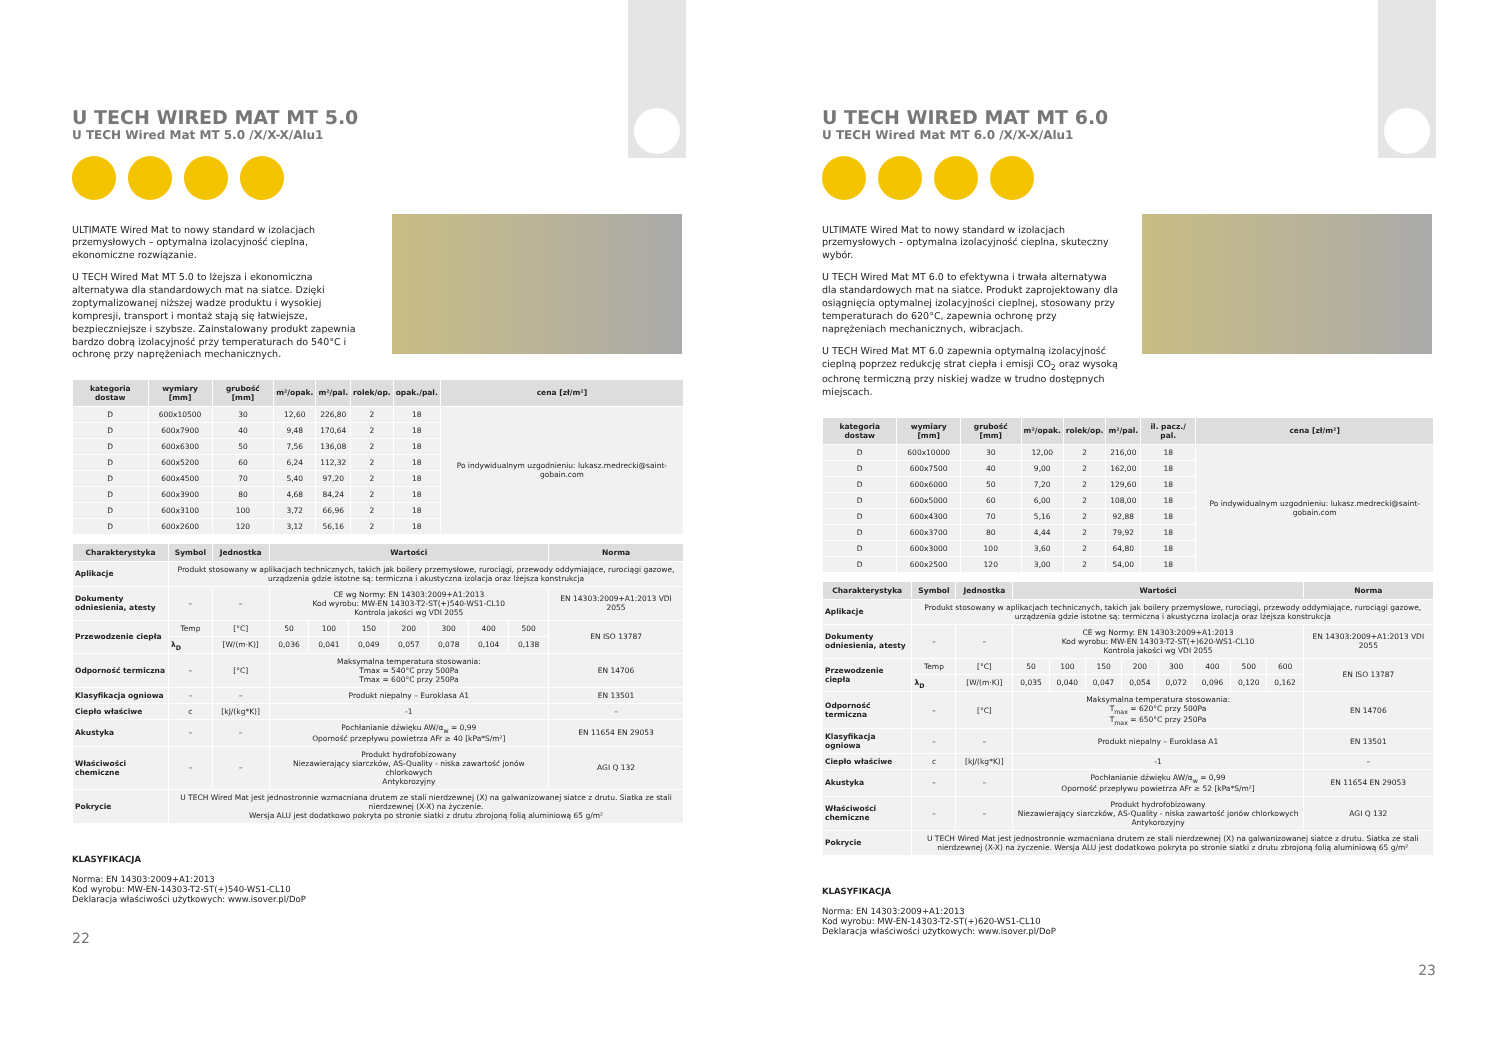U TECH WIRED MAT MT 5.0
U TECH Wired Mat MT 5.0 /X/X-X/Alu1
ULTIMATE Wired Mat to nowy standard w izolacjach przemysłowych – optymalna izolacyjność cieplna, ekonomiczne rozwiązanie.
U TECH Wired Mat MT 5.0 to lżejsza i ekonomiczna alternatywa dla standardowych mat na siatce. Dzięki zoptymalizowanej niższej wadze produktu i wysokiej kompresji, transport i montaż stają się łatwiejsze, bezpieczniejsze i szybsze. Zainstalowany produkt zapewnia bardzo dobrą izolacyjność przy temperaturach do 540°C i ochronę przy naprężeniach mechanicznych.
| kategoria dostaw | wymiary [mm] | grubość [mm] | m²/opak. | m²/pal. | rolek/op. | opak./pal. | cena [zł/m²] |
| --- | --- | --- | --- | --- | --- | --- | --- |
| D | 600x10500 | 30 | 12,60 | 226,80 | 2 | 18 | Po indywidualnym uzgodnieniu: lukasz.medrecki@saint-gobain.com |
| D | 600x7900 | 40 | 9,48 | 170,64 | 2 | 18 | |
| D | 600x6300 | 50 | 7,56 | 136,08 | 2 | 18 | |
| D | 600x5200 | 60 | 6,24 | 112,32 | 2 | 18 | |
| D | 600x4500 | 70 | 5,40 | 97,20 | 2 | 18 | |
| D | 600x3900 | 80 | 4,68 | 84,24 | 2 | 18 | |
| D | 600x3100 | 100 | 3,72 | 66,96 | 2 | 18 | |
| D | 600x2600 | 120 | 3,12 | 56,16 | 2 | 18 | |
| Charakterystyka | Symbol | Jednostka | Wartości | | | | | | | Norma |
| --- | --- | --- | --- | --- | --- | --- | --- | --- | --- | --- |
| Aplikacje | Produkt stosowany w aplikacjach technicznych, takich jak boilery przemysłowe, rurociągi, przewody oddymiające, rurociągi gazowe, urządzenia gdzie istotne są: termiczna i akustyczna izolacja oraz lżejsza konstrukcja | | | | | | | | | |
| Dokumenty odniesienia, atesty | – | – | CE wg Normy: EN 14303:2009+A1:2013 Kod wyrobu: MW-EN 14303-T2-ST(+)540-WS1-CL10 Kontrola jakości wg VDI 2055 | | | | | | | EN 14303:2009+A1:2013 VDI 2055 |
| Przewodzenie ciepła | Temp | [°C] | 50 | 100 | 150 | 200 | 300 | 400 | 500 | EN ISO 13787 |
| | λ<sub>D</sub> | [W/(m·K)] | 0,036 | 0,041 | 0,049 | 0,057 | 0,078 | 0,104 | 0,138 | |
| Odporność termiczna | – | [°C] | Maksymalna temperatura stosowania: Tmax = 540°C przy 500Pa Tmax = 600°C przy 250Pa | | | | | | | EN 14706 |
| Klasyfikacja ogniowa | – | – | Produkt niepalny – Euroklasa A1 | | | | | | | EN 13501 |
| Ciepło właściwe | c | [kJ/(kg*K)] | -1 | | | | | | | – |
| Akustyka | – | – | Pochłanianie dźwięku AW/α<sub>w</sub> = 0,99 Oporność przepływu powietrza AFr ≥ 40 [kPa*S/m²] | | | | | | | EN 11654 EN 29053 |
| Właściwości chemiczne | – | – | Produkt hydrofobizowany Niezawierający siarczków, AS-Quality - niska zawartość jonów chlorkowych Antykorozyjny | | | | | | | AGI Q 132 |
| Pokrycie | U TECH Wired Mat jest jednostronnie wzmacniana drutem ze stali nierdzewnej (X) na galwanizowanej siatce z drutu. Siatka ze stali nierdzewnej (X-X) na życzenie. Wersja ALU jest dodatkowo pokryta po stronie siatki z drutu zbrojoną folią aluminiową 65 g/m² | | | | | | | | | |
KLASYFIKACJA
Norma: EN 14303:2009+A1:2013
Kod wyrobu: MW-EN-14303-T2-ST(+)540-WS1-CL10
Deklaracja właściwości użytkowych: www.isover.pl/DoP
22
U TECH WIRED MAT MT 6.0
U TECH Wired Mat MT 6.0 /X/X-X/Alu1
ULTIMATE Wired Mat to nowy standard w izolacjach przemysłowych – optymalna izolacyjność cieplna, skuteczny wybór.
U TECH Wired Mat MT 6.0 to efektywna i trwała alternatywa dla standardowych mat na siatce. Produkt zaprojektowany dla osiągnięcia optymalnej izolacyjności cieplnej, stosowany przy temperaturach do 620°C, zapewnia ochronę przy naprężeniach mechanicznych, wibracjach.
U TECH Wired Mat MT 6.0 zapewnia optymalną izolacyjność cieplną poprzez redukcję strat ciepła i emisji CO<sub>2</sub> oraz wysoką ochronę termiczną przy niskiej wadze w trudno dostępnych miejscach.
| kategoria dostaw | wymiary [mm] | grubość [mm] | m²/opak. | rolek/op. | m²/pal. | il. pacz./ pal. | cena [zł/m²] |
| --- | --- | --- | --- | --- | --- | --- | --- |
| D | 600x10000 | 30 | 12,00 | 2 | 216,00 | 18 | Po indywidualnym uzgodnieniu: lukasz.medrecki@saint-gobain.com |
| D | 600x7500 | 40 | 9,00 | 2 | 162,00 | 18 | |
| D | 600x6000 | 50 | 7,20 | 2 | 129,60 | 18 | |
| D | 600x5000 | 60 | 6,00 | 2 | 108,00 | 18 | |
| D | 600x4300 | 70 | 5,16 | 2 | 92,88 | 18 | |
| D | 600x3700 | 80 | 4,44 | 2 | 79,92 | 18 | |
| D | 600x3000 | 100 | 3,60 | 2 | 64,80 | 18 | |
| D | 600x2500 | 120 | 3,00 | 2 | 54,00 | 18 | |
| Charakterystyka | Symbol | Jednostka | Wartości | | | | | | | | Norma |
| --- | --- | --- | --- | --- | --- | --- | --- | --- | --- | --- | --- |
| Aplikacje | Produkt stosowany w aplikacjach technicznych, takich jak boilery przemysłowe, rurociągi, przewody oddymiające, rurociągi gazowe, urządzenia gdzie istotne są: termiczna i akustyczna izolacja oraz lżejsza konstrukcja | | | | | | | | | | |
| Dokumenty odniesienia, atesty | – | – | CE wg Normy: EN 14303:2009+A1:2013 Kod wyrobu: MW-EN 14303-T2-ST(+)620-WS1-CL10 Kontrola jakości wg VDI 2055 | | | | | | | | EN 14303:2009+A1:2013 VDI 2055 |
| Przewodzenie ciepła | Temp | [°C] | 50 | 100 | 150 | 200 | 300 | 400 | 500 | 600 | EN ISO 13787 |
| | λ<sub>D</sub> | [W/(m·K)] | 0,035 | 0,040 | 0,047 | 0,054 | 0,072 | 0,096 | 0,120 | 0,162 | |
| Odporność termiczna | – | [°C] | Maksymalna temperatura stosowania: T<sub>max</sub> = 620°C przy 500Pa T<sub>max</sub> = 650°C przy 250Pa | | | | | | | | EN 14706 |
| Klasyfikacja ogniowa | – | – | Produkt niepalny – Euroklasa A1 | | | | | | | | EN 13501 |
| Ciepło właściwe | c | [kJ/(kg*K)] | -1 | | | | | | | | – |
| Akustyka | – | – | Pochłanianie dźwięku AW/α<sub>w</sub> = 0,99 Oporność przepływu powietrza AFr ≥ 52 [kPa*S/m²] | | | | | | | | EN 11654 EN 29053 |
| Właściwości chemiczne | – | – | Produkt hydrofobizowany Niezawierający siarczków, AS-Quality - niska zawartość jonów chlorkowych Antykorozyjny | | | | | | | | AGI Q 132 |
| Pokrycie | U TECH Wired Mat jest jednostronnie wzmacniana drutem ze stali nierdzewnej (X) na galwanizowanej siatce z drutu. Siatka ze stali nierdzewnej (X-X) na życzenie. Wersja ALU jest dodatkowo pokryta po stronie siatki z drutu zbrojoną folią aluminiową 65 g/m² | | | | | | | | | | |
KLASYFIKACJA
Norma: EN 14303:2009+A1:2013
Kod wyrobu: MW-EN-14303-T2-ST(+)620-WS1-CL10
Deklaracja właściwości użytkowych: www.isover.pl/DoP
23